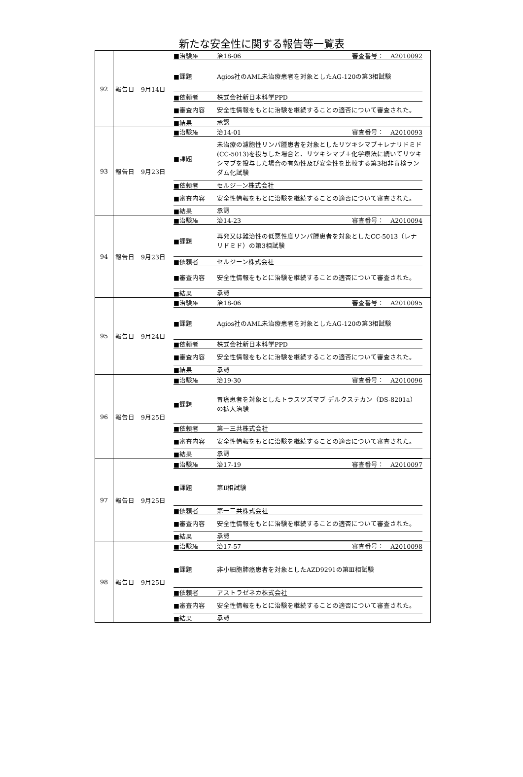新たな安全性に関する報告等一覧表
| 92 | 報告日 9月14日 ■治験№ 治18-06 審査番号： A2010092 ■課題 Agios社のAML未治療患者を対象としたAG-120の第3相試験 ■依頼者 株式会社新日本科学PPD ■審査内容 安全性情報をもとに治験を継続することの適否について審査された。 ■結果 承認 |
| 93 | 報告日 9月23日 ■治験№ 治14-01 審査番号： A2010093 ■課題 未治療の濾胞性リンパ腫患者を対象としたリツキシマブ＋レナリドミド(CC-5013)を投与した場合と、リツキシマブ＋化学療法に続いてリツキシマブを投与した場合の有効性及び安全性を比較する第3相非盲検ランダム化試験 ■依頼者 セルジーン株式会社 ■審査内容 安全性情報をもとに治験を継続することの適否について審査された。 ■結果 承認 |
| 94 | 報告日 9月23日 ■治験№ 治14-23 審査番号： A2010094 ■課題 再発又は難治性の低悪性度リンパ腫患者を対象としたCC-5013（レナリドミド）の第3相試験 ■依頼者 セルジーン株式会社 ■審査内容 安全性情報をもとに治験を継続することの適否について審査された。 ■結果 承認 |
| 95 | 報告日 9月24日 ■治験№ 治18-06 審査番号： A2010095 ■課題 Agios社のAML未治療患者を対象としたAG-120の第3相試験 ■依頼者 株式会社新日本科学PPD ■審査内容 安全性情報をもとに治験を継続することの適否について審査された。 ■結果 承認 |
| 96 | 報告日 9月25日 ■治験№ 治19-30 審査番号： A2010096 ■課題 胃癌患者を対象としたトラスツズマブ デルクステカン（DS-8201a）の拡大治験 ■依頼者 第一三共株式会社 ■審査内容 安全性情報をもとに治験を継続することの適否について審査された。 ■結果 承認 |
| 97 | 報告日 9月25日 ■治験№ 治17-19 審査番号： A2010097 ■課題 第Ⅱ相試験 ■依頼者 第一三共株式会社 ■審査内容 安全性情報をもとに治験を継続することの適否について審査された。 ■結果 承認 |
| 98 | 報告日 9月25日 ■治験№ 治17-57 審査番号： A2010098 ■課題 非小細胞肺癌患者を対象としたAZD9291の第Ⅲ相試験 ■依頼者 アストラゼネカ株式会社 ■審査内容 安全性情報をもとに治験を継続することの適否について審査された。 ■結果 承認 |